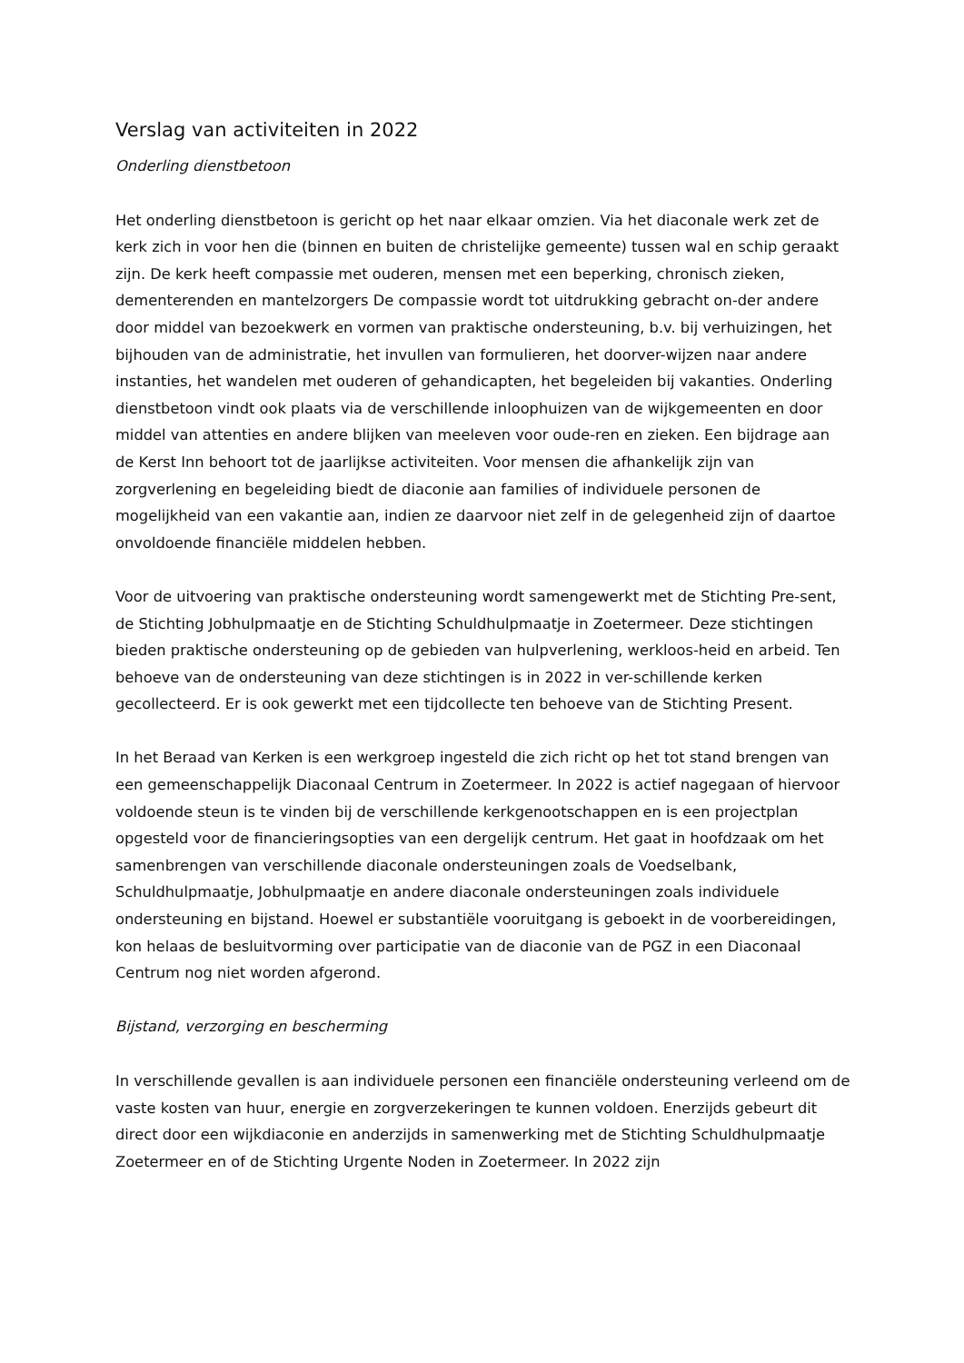Verslag van activiteiten in 2022
Onderling dienstbetoon
Het onderling dienstbetoon is gericht op het naar elkaar omzien. Via het diaconale werk zet de kerk zich in voor hen die (binnen en buiten de christelijke gemeente) tussen wal en schip geraakt zijn. De kerk heeft compassie met ouderen, mensen met een beperking, chronisch zieken, dementerenden en mantelzorgers De compassie wordt tot uitdrukking gebracht on-der andere door middel van bezoekwerk en vormen van praktische ondersteuning, b.v. bij verhuizingen, het bijhouden van de administratie, het invullen van formulieren, het doorver-wijzen naar andere instanties, het wandelen met ouderen of gehandicapten, het begeleiden bij vakanties. Onderling dienstbetoon vindt ook plaats via de verschillende inloophuizen van de wijkgemeenten en door middel van attenties en andere blijken van meeleven voor oude-ren en zieken. Een bijdrage aan de Kerst Inn behoort tot de jaarlijkse activiteiten. Voor mensen die afhankelijk zijn van zorgverlening en begeleiding biedt de diaconie aan families of individuele personen de mogelijkheid van een vakantie aan, indien ze daarvoor niet zelf in de gelegenheid zijn of daartoe onvoldoende financiële middelen hebben.
Voor de uitvoering van praktische ondersteuning wordt samengewerkt met de Stichting Pre-sent, de Stichting Jobhulpmaatje en de Stichting Schuldhulpmaatje in Zoetermeer. Deze stichtingen bieden praktische ondersteuning op de gebieden van hulpverlening, werkloos-heid en arbeid. Ten behoeve van de ondersteuning van deze stichtingen is in 2022 in ver-schillende kerken gecollecteerd. Er is ook gewerkt met een tijdcollecte ten behoeve van de Stichting Present.
In het Beraad van Kerken is een werkgroep ingesteld die zich richt op het tot stand brengen van een gemeenschappelijk Diaconaal Centrum in Zoetermeer. In 2022 is actief nagegaan of hiervoor voldoende steun is te vinden bij de verschillende kerkgenootschappen en is een projectplan opgesteld voor de financieringsopties van een dergelijk centrum. Het gaat in hoofdzaak om het samenbrengen van verschillende diaconale ondersteuningen zoals de Voedselbank, Schuldhulpmaatje, Jobhulpmaatje en andere diaconale ondersteuningen zoals individuele ondersteuning en bijstand. Hoewel er substantiële vooruitgang is geboekt in de voorbereidingen, kon helaas de besluitvorming over participatie van de diaconie van de PGZ in een Diaconaal Centrum nog niet worden afgerond.
Bijstand, verzorging en bescherming
In verschillende gevallen is aan individuele personen een financiële ondersteuning verleend om de vaste kosten van huur, energie en zorgverzekeringen te kunnen voldoen. Enerzijds gebeurt dit direct door een wijkdiaconie en anderzijds in samenwerking met de Stichting Schuldhulpmaatje Zoetermeer en of de Stichting Urgente Noden in Zoetermeer. In 2022 zijn